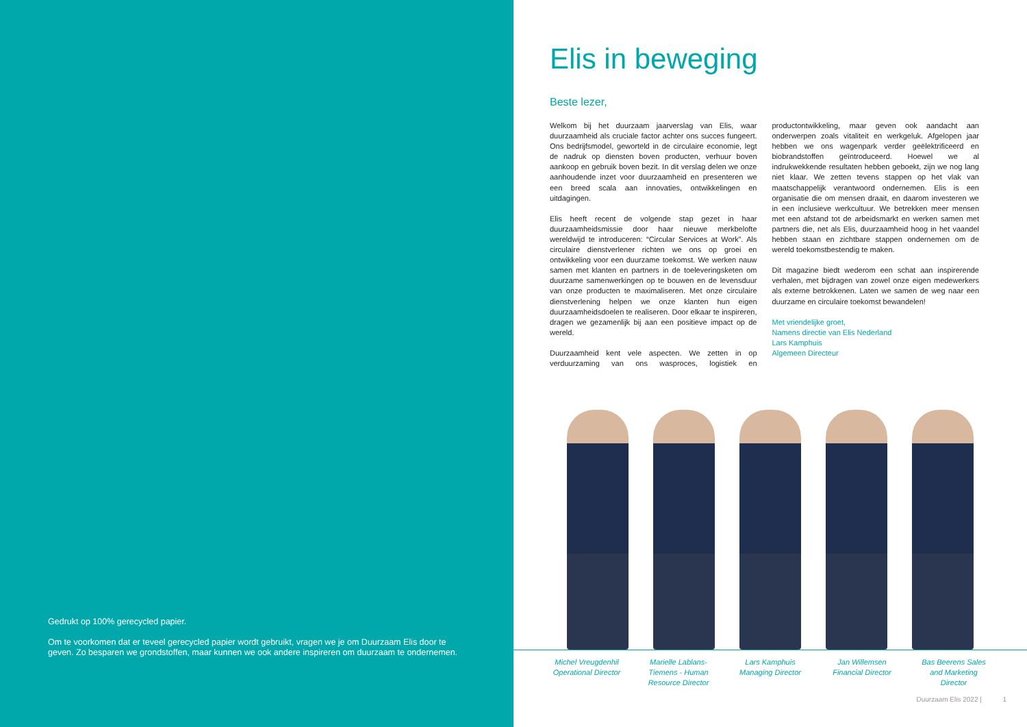Gedrukt op 100% gerecycled papier.
Om te voorkomen dat er teveel gerecycled papier wordt gebruikt, vragen we je om Duurzaam Elis door te geven. Zo besparen we grondstoffen, maar kunnen we ook andere inspireren om duurzaam te ondernemen.
Elis in beweging
Beste lezer,
Welkom bij het duurzaam jaarverslag van Elis, waar duurzaamheid als cruciale factor achter ons succes fungeert. Ons bedrijfsmodel, geworteld in de circulaire economie, legt de nadruk op diensten boven producten, verhuur boven aankoop en gebruik boven bezit. In dit verslag delen we onze aanhoudende inzet voor duurzaamheid en presenteren we een breed scala aan innovaties, ontwikkelingen en uitdagingen.
Elis heeft recent de volgende stap gezet in haar duurzaamheidsmissie door haar nieuwe merkbelofte wereldwijd te introduceren: “Circular Services at Work”. Als circulaire dienstverlener richten we ons op groei en ontwikkeling voor een duurzame toekomst. We werken nauw samen met klanten en partners in de toeleveringsketen om duurzame samenwerkingen op te bouwen en de levensduur van onze producten te maximaliseren. Met onze circulaire dienstverlening helpen we onze klanten hun eigen duurzaamheidsdoelen te realiseren. Door elkaar te inspireren, dragen we gezamenlijk bij aan een positieve impact op de wereld.
Duurzaamheid kent vele aspecten. We zetten in op verduurzaming van ons wasproces, logistiek en productontwikkeling, maar geven ook aandacht aan onderwerpen zoals vitaliteit en werkgeluk. Afgelopen jaar hebben we ons wagenpark verder geëlektrificeerd en biobrandstoffen geïntroduceerd. Hoewel we al indrukwekkende resultaten hebben geboekt, zijn we nog lang niet klaar. We zetten tevens stappen op het vlak van maatschappelijk verantwoord ondernemen. Elis is een organisatie die om mensen draait, en daarom investeren we in een inclusieve werkcultuur. We betrekken meer mensen met een afstand tot de arbeidsmarkt en werken samen met partners die, net als Elis, duurzaamheid hoog in het vaandel hebben staan en zichtbare stappen ondernemen om de wereld toekomstbestendig te maken.
Dit magazine biedt wederom een schat aan inspirerende verhalen, met bijdragen van zowel onze eigen medewerkers als externe betrokkenen. Laten we samen de weg naar een duurzame en circulaire toekomst bewandelen!
Met vriendelijke groet,
Namens directie van Elis Nederland
Lars Kamphuis
Algemeen Directeur
Michel Vreugdenhil Operational Director
Marielle Lablans-Tiemens - Human Resource Director
Lars Kamphuis Managing Director
Jan Willemsen Financial Director
Bas Beerens Sales and Marketing Director
Duurzaam Elis 2022 | 1